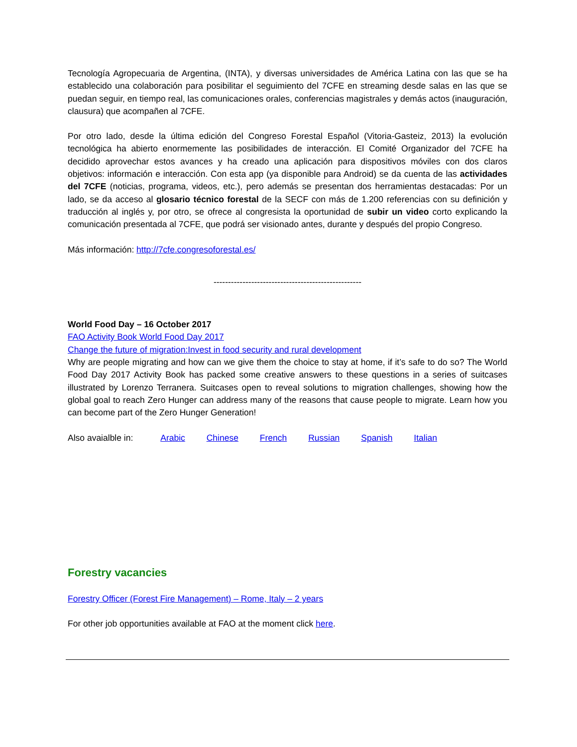Tecnología Agropecuaria de Argentina, (INTA), y diversas universidades de América Latina con las que se ha establecido una colaboración para posibilitar el seguimiento del 7CFE en streaming desde salas en las que se puedan seguir, en tiempo real, las comunicaciones orales, conferencias magistrales y demás actos (inauguración, clausura) que acompañen al 7CFE.
Por otro lado, desde la última edición del Congreso Forestal Español (Vitoria-Gasteiz, 2013) la evolución tecnológica ha abierto enormemente las posibilidades de interacción. El Comité Organizador del 7CFE ha decidido aprovechar estos avances y ha creado una aplicación para dispositivos móviles con dos claros objetivos: información e interacción. Con esta app (ya disponible para Android) se da cuenta de las actividades del 7CFE (noticias, programa, videos, etc.), pero además se presentan dos herramientas destacadas: Por un lado, se da acceso al glosario técnico forestal de la SECF con más de 1.200 referencias con su definición y traducción al inglés y, por otro, se ofrece al congresista la oportunidad de subir un video corto explicando la comunicación presentada al 7CFE, que podrá ser visionado antes, durante y después del propio Congreso.
Más información: http://7cfe.congresoforestal.es/
---------------------------------------------------
World Food Day – 16 October 2017
FAO Activity Book World Food Day 2017
Change the future of migration:Invest in food security and rural development
Why are people migrating and how can we give them the choice to stay at home, if it’s safe to do so? The World Food Day 2017 Activity Book has packed some creative answers to these questions in a series of suitcases illustrated by Lorenzo Terranera. Suitcases open to reveal solutions to migration challenges, showing how the global goal to reach Zero Hunger can address many of the reasons that cause people to migrate. Learn how you can become part of the Zero Hunger Generation!
Also avaialble in: Arabic Chinese French Russian Spanish Italian
Forestry vacancies
Forestry Officer (Forest Fire Management) – Rome, Italy – 2 years
For other job opportunities available at FAO at the moment click here.